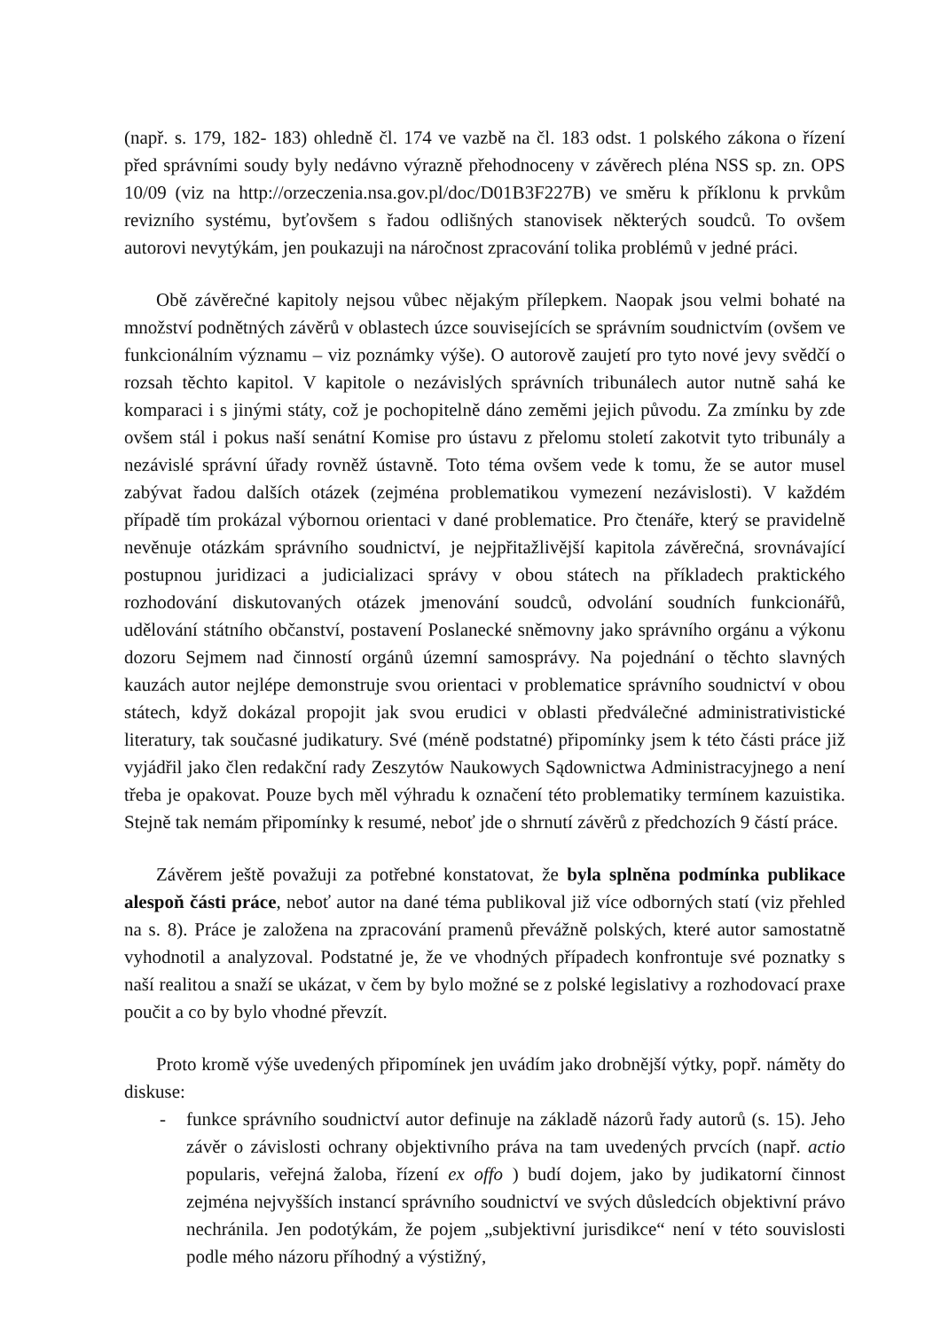(např. s. 179, 182- 183) ohledně čl. 174 ve vazbě na čl. 183 odst. 1 polského zákona o řízení před správními soudy byly nedávno výrazně přehodnoceny v závěrech pléna NSS sp. zn. OPS 10/09 (viz na http://orzeczenia.nsa.gov.pl/doc/D01B3F227B) ve směru k příklonu k prvkům revizního systému, byťovšem s řadou odlišných stanovisek některých soudců. To ovšem autorovi nevytýkám, jen poukazuji na náročnost zpracování tolika problémů v jedné práci.
Obě závěrečné kapitoly nejsou vůbec nějakým přílepkem. Naopak jsou velmi bohaté na množství podnětných závěrů v oblastech úzce souvisejících se správním soudnictvím (ovšem ve funkcionálním významu – viz poznámky výše). O autorově zaujetí pro tyto nové jevy svědčí o rozsah těchto kapitol. V kapitole o nezávislých správních tribunálech autor nutně sahá ke komparaci i s jinými státy, což je pochopitelně dáno zeměmi jejich původu. Za zmínku by zde ovšem stál i pokus naší senátní Komise pro ústavu z přelomu století zakotvit tyto tribunály a nezávislé správní úřady rovněž ústavně. Toto téma ovšem vede k tomu, že se autor musel zabývat řadou dalších otázek (zejména problematikou vymezení nezávislosti). V každém případě tím prokázal výbornou orientaci v dané problematice. Pro čtenáře, který se pravidelně nevěnuje otázkám správního soudnictví, je nejpřitažlivější kapitola závěrečná, srovnávající postupnou juridizaci a judicializaci správy v obou státech na příkladech praktického rozhodování diskutovaných otázek jmenování soudců, odvolání soudních funkcionářů, udělování státního občanství, postavení Poslanecké sněmovny jako správního orgánu a výkonu dozoru Sejmem nad činností orgánů územní samosprávy. Na pojednání o těchto slavných kauzách autor nejlépe demonstruje svou orientaci v problematice správního soudnictví v obou státech, když dokázal propojit jak svou erudici v oblasti předválečné administrativistické literatury, tak současné judikatury. Své (méně podstatné) připomínky jsem k této části práce již vyjádřil jako člen redakční rady Zeszytów Naukowych Sądownictwa Administracyjnego a není třeba je opakovat. Pouze bych měl výhradu k označení této problematiky termínem kazuistika. Stejně tak nemám připomínky k resumé, neboť jde o shrnutí závěrů z předchozích 9 částí práce.
Závěrem ještě považuji za potřebné konstatovat, že byla splněna podmínka publikace alespoň části práce, neboť autor na dané téma publikoval již více odborných statí (viz přehled na s. 8). Práce je založena na zpracování pramenů převážně polských, které autor samostatně vyhodnotil a analyzoval. Podstatné je, že ve vhodných případech konfrontuje své poznatky s naší realitou a snaží se ukázat, v čem by bylo možné se z polské legislativy a rozhodovací praxe poučit a co by bylo vhodné převzít.
Proto kromě výše uvedených připomínek jen uvádím jako drobnější výtky, popř. náměty do diskuse:
- funkce správního soudnictví autor definuje na základě názorů řady autorů (s. 15). Jeho závěr o závislosti ochrany objektivního práva na tam uvedených prvcích (např. actio popularis, veřejná žaloba, řízení ex offo ) budí dojem, jako by judikatorní činnost zejména nejvyšších instancí správního soudnictví ve svých důsledcích objektivní právo nechránila. Jen podotýkám, že pojem „subjektivní jurisdikce“ není v této souvislosti podle mého názoru příhodný a výstižný,